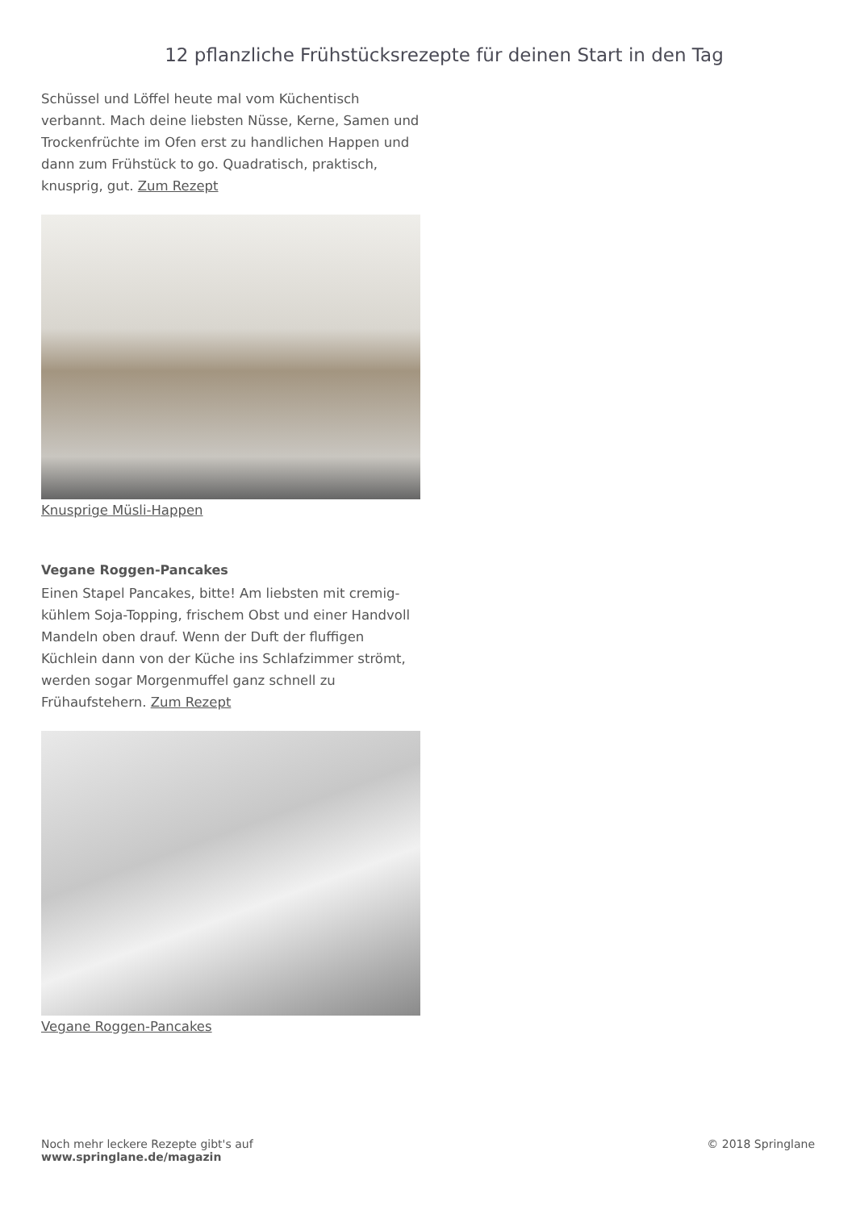12 pflanzliche Frühstücksrezepte für deinen Start in den Tag
Schüssel und Löffel heute mal vom Küchentisch verbannt. Mach deine liebsten Nüsse, Kerne, Samen und Trockenfrüchte im Ofen erst zu handlichen Happen und dann zum Frühstück to go. Quadratisch, praktisch, knusprig, gut. Zum Rezept
Knusprige Müsli-Happen
Vegane Roggen-Pancakes
Einen Stapel Pancakes, bitte! Am liebsten mit cremig-kühlem Soja-Topping, frischem Obst und einer Handvoll Mandeln oben drauf. Wenn der Duft der fluffigen Küchlein dann von der Küche ins Schlafzimmer strömt, werden sogar Morgenmuffel ganz schnell zu Frühaufstehern. Zum Rezept
Vegane Roggen-Pancakes
Noch mehr leckere Rezepte gibt's auf
www.springlane.de/magazin
© 2018 Springlane